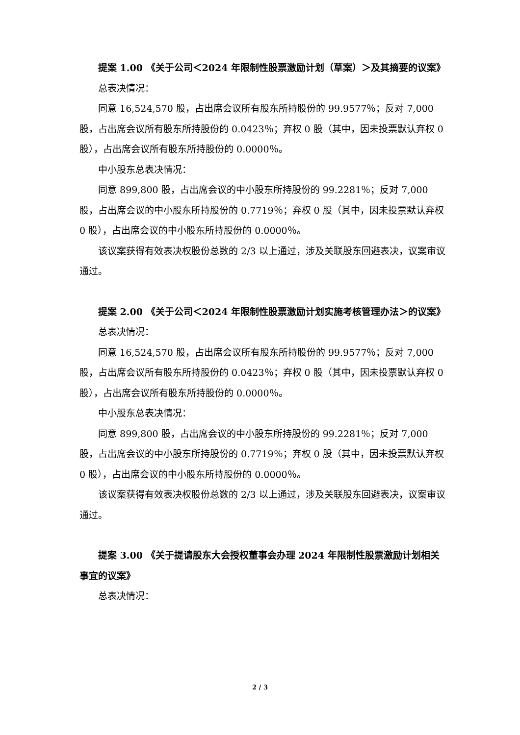提案 1.00 《关于公司＜2024 年限制性股票激励计划（草案）＞及其摘要的议案》
总表决情况：
同意 16,524,570 股，占出席会议所有股东所持股份的 99.9577％；反对 7,000 股，占出席会议所有股东所持股份的 0.0423％；弃权 0 股（其中，因未投票默认弃权 0 股），占出席会议所有股东所持股份的 0.0000％。
中小股东总表决情况：
同意 899,800 股，占出席会议的中小股东所持股份的 99.2281％；反对 7,000 股，占出席会议的中小股东所持股份的 0.7719％；弃权 0 股（其中，因未投票默认弃权 0 股），占出席会议的中小股东所持股份的 0.0000％。
该议案获得有效表决权股份总数的 2/3 以上通过，涉及关联股东回避表决，议案审议通过。
提案 2.00 《关于公司＜2024 年限制性股票激励计划实施考核管理办法＞的议案》
总表决情况：
同意 16,524,570 股，占出席会议所有股东所持股份的 99.9577％；反对 7,000 股，占出席会议所有股东所持股份的 0.0423％；弃权 0 股（其中，因未投票默认弃权 0 股），占出席会议所有股东所持股份的 0.0000％。
中小股东总表决情况：
同意 899,800 股，占出席会议的中小股东所持股份的 99.2281％；反对 7,000 股，占出席会议的中小股东所持股份的 0.7719％；弃权 0 股（其中，因未投票默认弃权 0 股），占出席会议的中小股东所持股份的 0.0000％。
该议案获得有效表决权股份总数的 2/3 以上通过，涉及关联股东回避表决，议案审议通过。
提案 3.00 《关于提请股东大会授权董事会办理 2024 年限制性股票激励计划相关事宜的议案》
总表决情况：
2 / 3